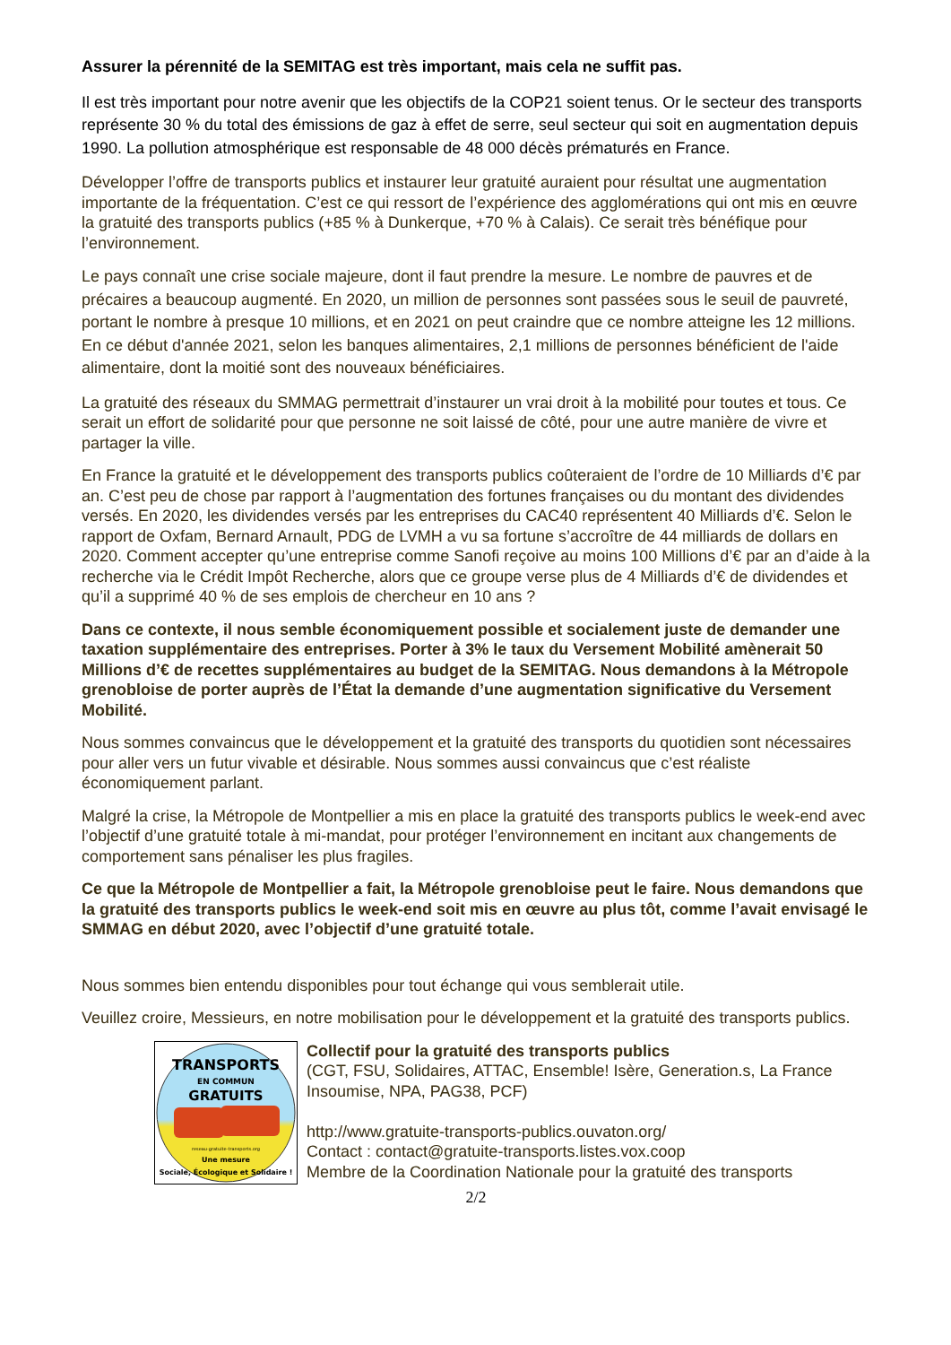Assurer la pérennité de la SEMITAG est très important, mais cela ne suffit pas.
Il est très important pour notre avenir que les objectifs de la COP21 soient tenus. Or le secteur des transports représente 30 % du total des émissions de gaz à effet de serre, seul secteur qui soit en augmentation depuis 1990. La pollution atmosphérique est responsable de 48 000 décès prématurés en France.
Développer l’offre de transports publics et instaurer leur gratuité auraient pour résultat une augmentation importante de la fréquentation. C’est ce qui ressort de l’expérience des agglomérations qui ont mis en œuvre la gratuité des transports publics (+85 % à Dunkerque, +70 % à Calais). Ce serait très bénéfique pour l’environnement.
Le pays connaît une crise sociale majeure, dont il faut prendre la mesure. Le nombre de pauvres et de précaires a beaucoup augmenté. En 2020, un million de personnes sont passées sous le seuil de pauvreté, portant le nombre à presque 10 millions, et en 2021 on peut craindre que ce nombre atteigne les 12 millions. En ce début d'année 2021, selon les banques alimentaires, 2,1 millions de personnes bénéficient de l'aide alimentaire, dont la moitié sont des nouveaux bénéficiaires.
La gratuité des réseaux du SMMAG permettrait d’instaurer un vrai droit à la mobilité pour toutes et tous. Ce serait un effort de solidarité pour que personne ne soit laissé de côté, pour une autre manière de vivre et partager la ville.
En France la gratuité et le développement des transports publics coûteraient de l’ordre de 10 Milliards d’€ par an. C’est peu de chose par rapport à l’augmentation des fortunes françaises ou du montant des dividendes versés. En 2020, les dividendes versés par les entreprises du CAC40 représentent 40 Milliards d’€. Selon le rapport de Oxfam, Bernard Arnault, PDG de LVMH a vu sa fortune s’accroître de 44 milliards de dollars en 2020. Comment accepter qu’une entreprise comme Sanofi reçoive au moins 100 Millions d’€ par an d’aide à la recherche via le Crédit Impôt Recherche, alors que ce groupe verse plus de 4 Milliards d’€ de dividendes et qu’il a supprimé 40 % de ses emplois de chercheur en 10 ans ?
Dans ce contexte, il nous semble économiquement possible et socialement juste de demander une taxation supplémentaire des entreprises. Porter à 3% le taux du Versement Mobilité amènerait 50 Millions d’€ de recettes supplémentaires au budget de la SEMITAG. Nous demandons à la Métropole grenobloise de porter auprès de l’État la demande d’une augmentation significative du Versement Mobilité.
Nous sommes convaincus que le développement et la gratuité des transports du quotidien sont nécessaires pour aller vers un futur vivable et désirable. Nous sommes aussi convaincus que c’est réaliste économiquement parlant.
Malgré la crise, la Métropole de Montpellier a mis en place la gratuité des transports publics le week-end avec l’objectif d’une gratuité totale à mi-mandat, pour protéger l’environnement en incitant aux changements de comportement sans pénaliser les plus fragiles.
Ce que la Métropole de Montpellier a fait, la Métropole grenobloise peut le faire. Nous demandons que la gratuité des transports publics le week-end soit mis en œuvre au plus tôt, comme l’avait envisagé le SMMAG en début 2020, avec l’objectif d’une gratuité totale.
Nous sommes bien entendu disponibles pour tout échange qui vous semblerait utile.
Veuillez croire, Messieurs, en notre mobilisation pour le développement et la gratuité des transports publics.
TRANSPORTS
EN COMMUN
GRATUITS
reseau-gratuite-transports.org
Une mesure
Sociale, Écologique et Solidaire !
Collectif pour la gratuité des transports publics
(CGT, FSU, Solidaires, ATTAC, Ensemble! Isère, Generation.s, La France Insoumise, NPA, PAG38, PCF)
http://www.gratuite-transports-publics.ouvaton.org/
Contact : contact@gratuite-transports.listes.vox.coop
Membre de la Coordination Nationale pour la gratuité des transports
2/2